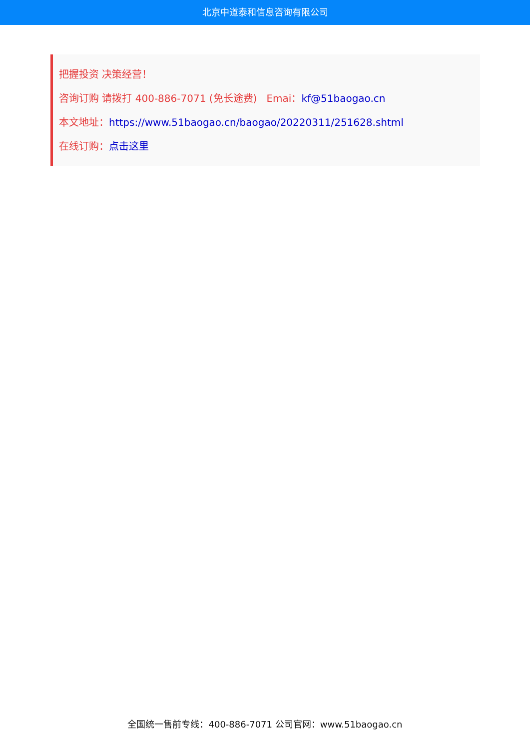北京中道泰和信息咨询有限公司
把握投资 决策经营！
咨询订购 请拨打 400-886-7071 (免长途费) Emai：kf@51baogao.cn
本文地址：https://www.51baogao.cn/baogao/20220311/251628.shtml
在线订购：点击这里
全国统一售前专线：400-886-7071 公司官网：www.51baogao.cn